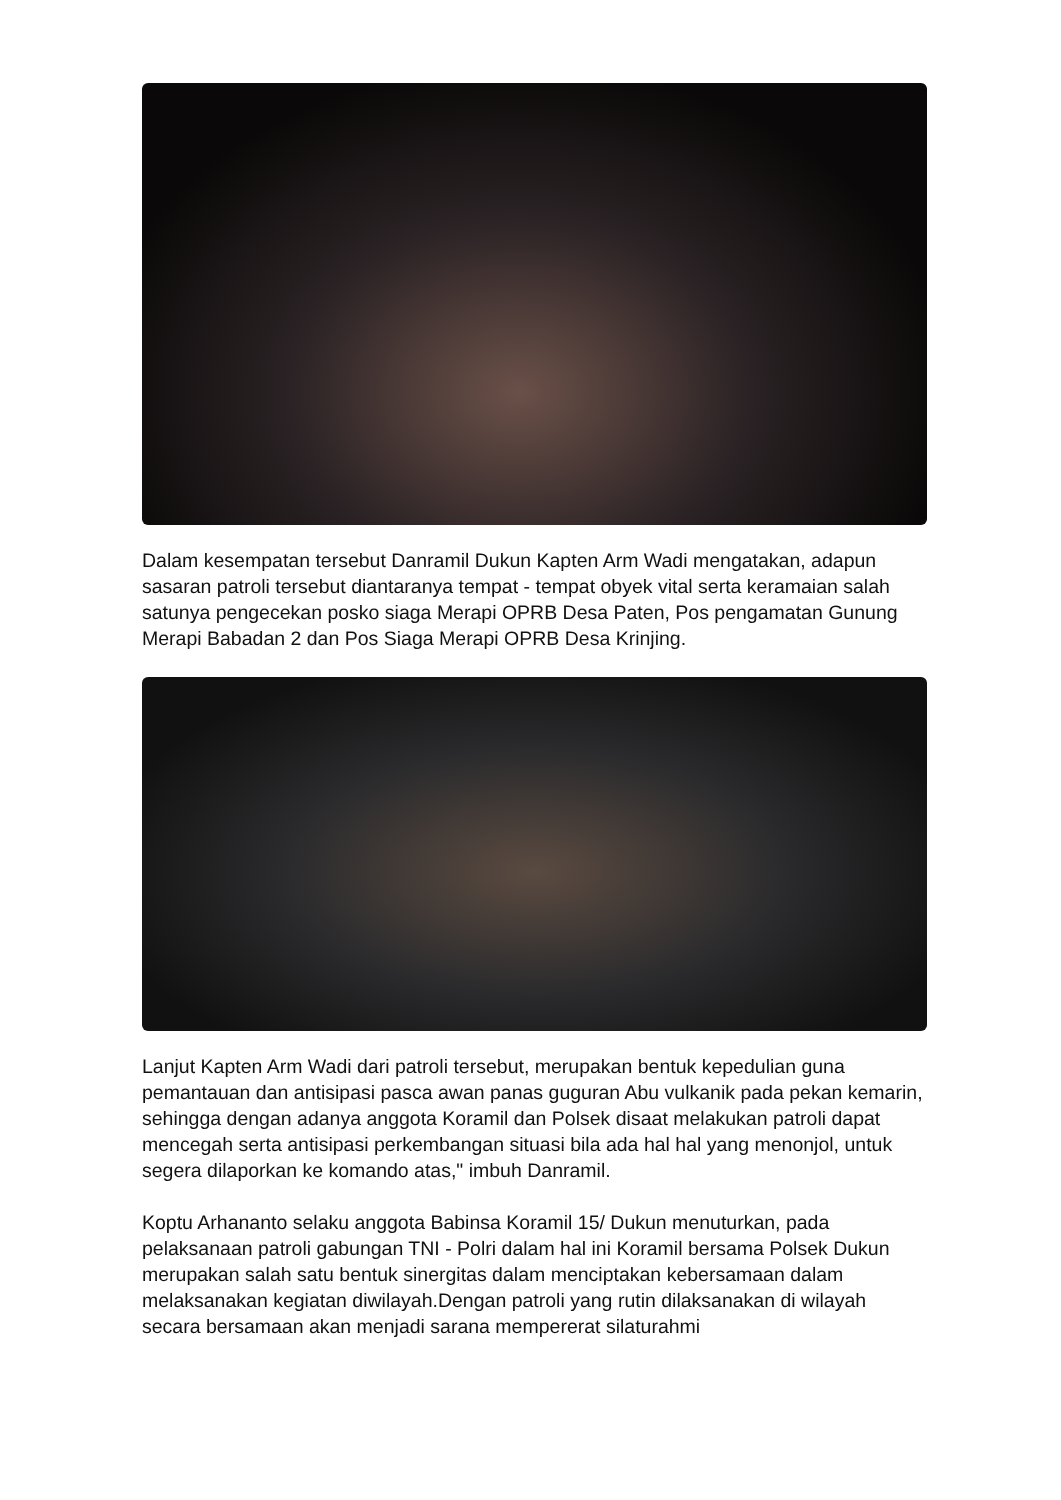Dalam kesempatan tersebut Danramil Dukun Kapten Arm Wadi mengatakan, adapun sasaran patroli tersebut diantaranya tempat - tempat obyek vital serta keramaian salah satunya pengecekan posko siaga Merapi OPRB Desa Paten, Pos pengamatan Gunung Merapi Babadan 2 dan Pos Siaga Merapi OPRB Desa Krinjing.
Lanjut Kapten Arm Wadi dari patroli tersebut, merupakan bentuk kepedulian guna pemantauan dan antisipasi pasca awan panas guguran Abu vulkanik pada pekan kemarin, sehingga dengan adanya anggota Koramil dan Polsek disaat melakukan patroli dapat mencegah serta antisipasi perkembangan situasi bila ada hal hal yang menonjol, untuk segera dilaporkan ke komando atas," imbuh Danramil.
Koptu Arhananto selaku anggota Babinsa Koramil 15/ Dukun menuturkan, pada pelaksanaan patroli gabungan TNI - Polri dalam hal ini Koramil bersama Polsek Dukun merupakan salah satu bentuk sinergitas dalam menciptakan kebersamaan dalam melaksanakan kegiatan diwilayah.Dengan patroli yang rutin dilaksanakan di wilayah secara bersamaan akan menjadi sarana mempererat silaturahmi